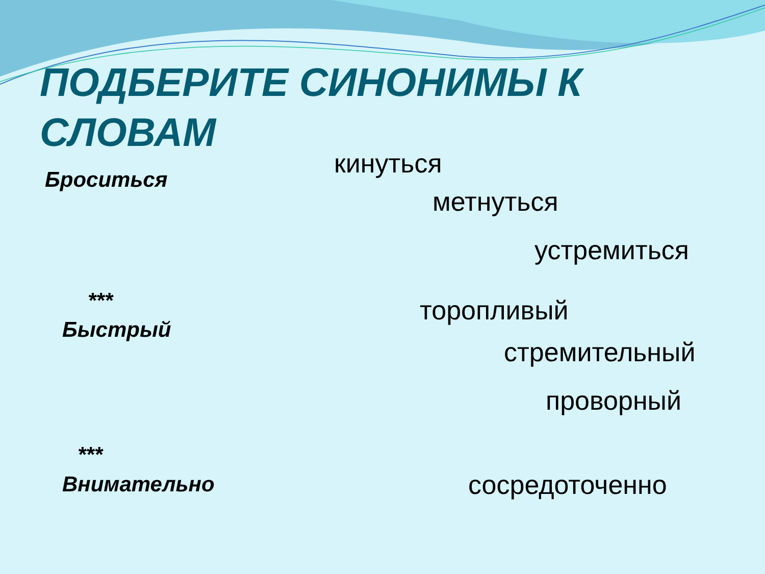ПОДБЕРИТЕ СИНОНИМЫ К
СЛОВАМ
Броситься
кинуться
метнуться
устремиться
*** торопливый
Быстрый
стремительный
проворный
***
Внимательно сосредоточенно